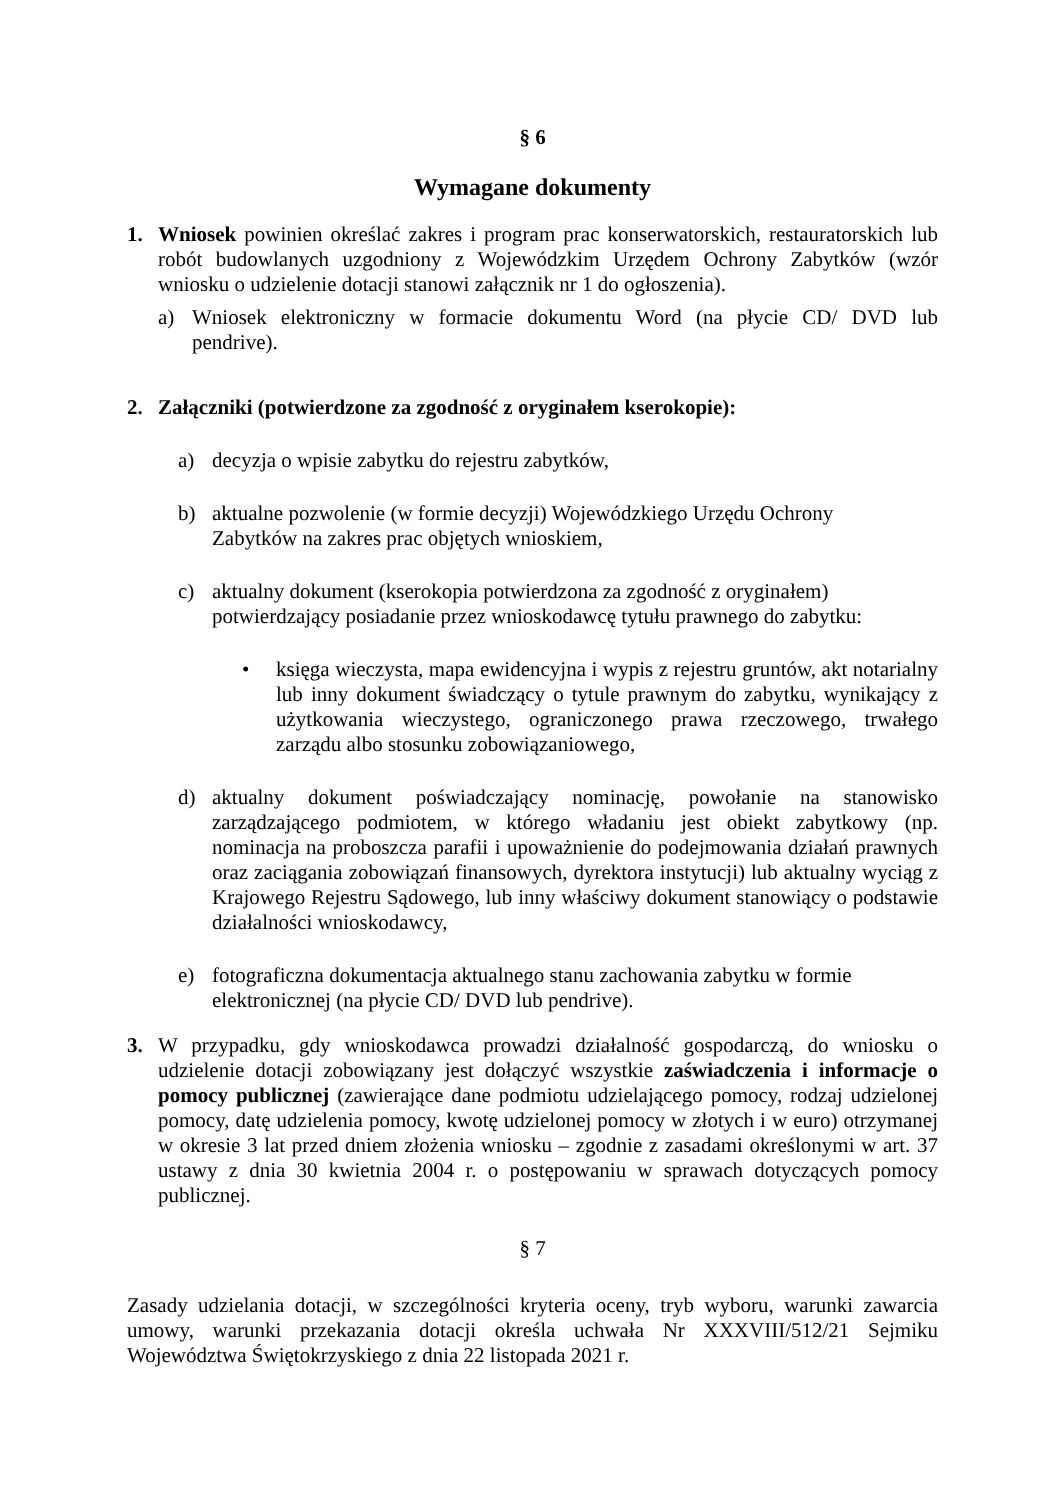§ 6
Wymagane dokumenty
1. Wniosek powinien określać zakres i program prac konserwatorskich, restauratorskich lub robót budowlanych uzgodniony z Wojewódzkim Urzędem Ochrony Zabytków (wzór wniosku o udzielenie dotacji stanowi załącznik nr 1 do ogłoszenia).
a) Wniosek elektroniczny w formacie dokumentu Word (na płycie CD/ DVD lub pendrive).
2. Załączniki (potwierdzone za zgodność z oryginałem kserokopie):
a) decyzja o wpisie zabytku do rejestru zabytków,
b) aktualne pozwolenie (w formie decyzji) Wojewódzkiego Urzędu Ochrony
Zabytków na zakres prac objętych wnioskiem,
c) aktualny dokument (kserokopia potwierdzona za zgodność z oryginałem)
potwierdzający posiadanie przez wnioskodawcę tytułu prawnego do zabytku:
• księga wieczysta, mapa ewidencyjna i wypis z rejestru gruntów, akt notarialny lub inny dokument świadczący o tytule prawnym do zabytku, wynikający z użytkowania wieczystego, ograniczonego prawa rzeczowego, trwałego zarządu albo stosunku zobowiązaniowego,
d) aktualny dokument poświadczający nominację, powołanie na stanowisko zarządzającego podmiotem, w którego władaniu jest obiekt zabytkowy (np. nominacja na proboszcza parafii i upoważnienie do podejmowania działań prawnych oraz zaciągania zobowiązań finansowych, dyrektora instytucji) lub aktualny wyciąg z Krajowego Rejestru Sądowego, lub inny właściwy dokument stanowiący o podstawie działalności wnioskodawcy,
e) fotograficzna dokumentacja aktualnego stanu zachowania zabytku w formie
elektronicznej (na płycie CD/ DVD lub pendrive).
3. W przypadku, gdy wnioskodawca prowadzi działalność gospodarczą, do wniosku o udzielenie dotacji zobowiązany jest dołączyć wszystkie zaświadczenia i informacje o pomocy publicznej (zawierające dane podmiotu udzielającego pomocy, rodzaj udzielonej pomocy, datę udzielenia pomocy, kwotę udzielonej pomocy w złotych i w euro) otrzymanej w okresie 3 lat przed dniem złożenia wniosku – zgodnie z zasadami określonymi w art. 37 ustawy z dnia 30 kwietnia 2004 r. o postępowaniu w sprawach dotyczących pomocy publicznej.
§ 7
Zasady udzielania dotacji, w szczególności kryteria oceny, tryb wyboru, warunki zawarcia umowy, warunki przekazania dotacji określa uchwała Nr XXXVIII/512/21 Sejmiku Województwa Świętokrzyskiego z dnia 22 listopada 2021 r.